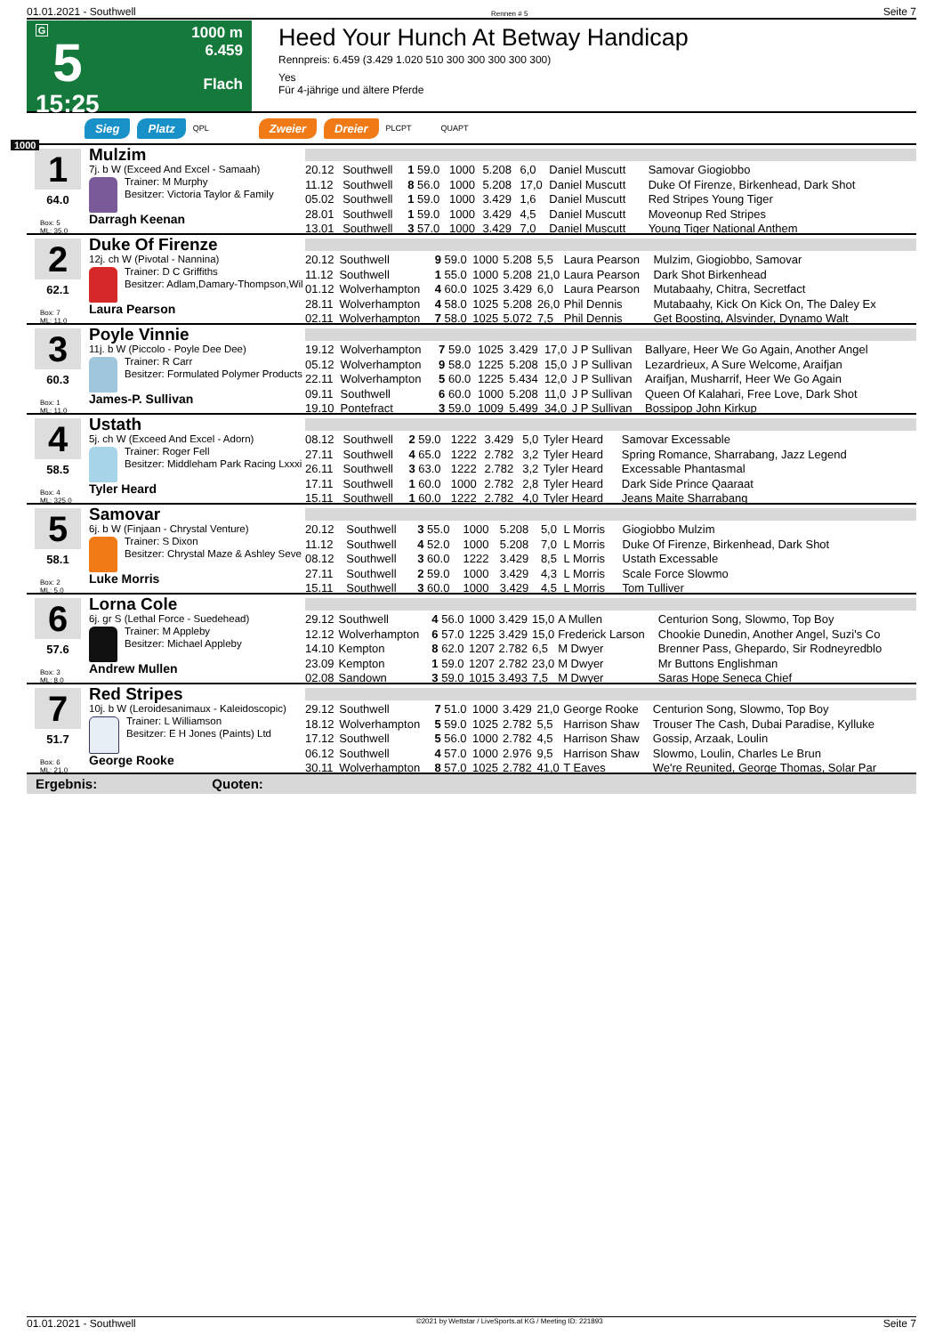01.01.2021 - Southwell Rennen # 5 Seite 7
G
5
15:25
1000 m
6.459
Flach
Heed Your Hunch At Betway Handicap
Rennpreis: 6.459 (3.429 1.020 510 300 300 300 300 300)
Yes
Für 4-jährige und ältere Pferde
Sieg Platz QPL Zweier Dreier PLCPT QUAPT
1000
1
64.0
Box: 5
ML: 35,0
Mulzim
7j. b W (Exceed And Excel - Samaah)
Trainer: M Murphy
Besitzer: Victoria Taylor & Family
Darragh Keenan
| 20.12 | Southwell | 1 59.0 | 1000 | 5.208 | 6,0 | Daniel Muscutt | Samovar Giogiobbo |
| 11.12 | Southwell | 8 56.0 | 1000 | 5.208 | 17,0 | Daniel Muscutt | Duke Of Firenze, Birkenhead, Dark Shot |
| 05.02 | Southwell | 1 59.0 | 1000 | 3.429 | 1,6 | Daniel Muscutt | Red Stripes Young Tiger |
| 28.01 | Southwell | 1 59.0 | 1000 | 3.429 | 4,5 | Daniel Muscutt | Moveonup Red Stripes |
| 13.01 | Southwell | 3 57.0 | 1000 | 3.429 | 7,0 | Daniel Muscutt | Young Tiger National Anthem |
2
62.1
Box: 7
ML: 11,0
Duke Of Firenze
12j. ch W (Pivotal - Nannina)
Trainer: D C Griffiths
Besitzer: Adlam,Damary-Thompson,Wil
Laura Pearson
| 20.12 | Southwell | 9 59.0 | 1000 | 5.208 | 5,5 | Laura Pearson | Mulzim, Giogiobbo, Samovar |
| 11.12 | Southwell | 1 55.0 | 1000 | 5.208 | 21,0 | Laura Pearson | Dark Shot Birkenhead |
| 01.12 | Wolverhampton | 4 60.0 | 1025 | 3.429 | 6,0 | Laura Pearson | Mutabaahy, Chitra, Secretfact |
| 28.11 | Wolverhampton | 4 58.0 | 1025 | 5.208 | 26,0 | Phil Dennis | Mutabaahy, Kick On Kick On, The Daley Ex |
| 02.11 | Wolverhampton | 7 58.0 | 1025 | 5.072 | 7,5 | Phil Dennis | Get Boosting, Alsvinder, Dynamo Walt |
3
60.3
Box: 1
ML: 11,0
Poyle Vinnie
11j. b W (Piccolo - Poyle Dee Dee)
Trainer: R Carr
Besitzer: Formulated Polymer Products
James-P. Sullivan
| 19.12 | Wolverhampton | 7 59.0 | 1025 | 3.429 | 17,0 | J P Sullivan | Ballyare, Heer We Go Again, Another Angel |
| 05.12 | Wolverhampton | 9 58.0 | 1225 | 5.208 | 15,0 | J P Sullivan | Lezardrieux, A Sure Welcome, Araifjan |
| 22.11 | Wolverhampton | 5 60.0 | 1225 | 5.434 | 12,0 | J P Sullivan | Araifjan, Musharrif, Heer We Go Again |
| 09.11 | Southwell | 6 60.0 | 1000 | 5.208 | 11,0 | J P Sullivan | Queen Of Kalahari, Free Love, Dark Shot |
| 19.10 | Pontefract | 3 59.0 | 1009 | 5.499 | 34,0 | J P Sullivan | Bossipop John Kirkup |
4
58.5
Box: 4
ML: 325,0
Ustath
5j. ch W (Exceed And Excel - Adorn)
Trainer: Roger Fell
Besitzer: Middleham Park Racing Lxxxi
Tyler Heard
| 08.12 | Southwell | 2 59.0 | 1222 | 3.429 | 5,0 | Tyler Heard | Samovar Excessable |
| 27.11 | Southwell | 4 65.0 | 1222 | 2.782 | 3,2 | Tyler Heard | Spring Romance, Sharrabang, Jazz Legend |
| 26.11 | Southwell | 3 63.0 | 1222 | 2.782 | 3,2 | Tyler Heard | Excessable Phantasmal |
| 17.11 | Southwell | 1 60.0 | 1000 | 2.782 | 2,8 | Tyler Heard | Dark Side Prince Qaaraat |
| 15.11 | Southwell | 1 60.0 | 1222 | 2.782 | 4,0 | Tyler Heard | Jeans Maite Sharrabang |
5
58.1
Box: 2
ML: 5,0
Samovar
6j. b W (Finjaan - Chrystal Venture)
Trainer: S Dixon
Besitzer: Chrystal Maze & Ashley Seve
Luke Morris
| 20.12 | Southwell | 3 55.0 | 1000 | 5.208 | 5,0 | L Morris | Giogiobbo Mulzim |
| 11.12 | Southwell | 4 52.0 | 1000 | 5.208 | 7,0 | L Morris | Duke Of Firenze, Birkenhead, Dark Shot |
| 08.12 | Southwell | 3 60.0 | 1222 | 3.429 | 8,5 | L Morris | Ustath Excessable |
| 27.11 | Southwell | 2 59.0 | 1000 | 3.429 | 4,3 | L Morris | Scale Force Slowmo |
| 15.11 | Southwell | 3 60.0 | 1000 | 3.429 | 4,5 | L Morris | Tom Tulliver |
6
57.6
Box: 3
ML: 8,0
Lorna Cole
6j. gr S (Lethal Force - Suedehead)
Trainer: M Appleby
Besitzer: Michael Appleby
Andrew Mullen
| 29.12 | Southwell | 4 56.0 | 1000 | 3.429 | 15,0 | A Mullen | Centurion Song, Slowmo, Top Boy |
| 12.12 | Wolverhampton | 6 57.0 | 1225 | 3.429 | 15,0 | Frederick Larson | Chookie Dunedin, Another Angel, Suzi's Co |
| 14.10 | Kempton | 8 62.0 | 1207 | 2.782 | 6,5 | M Dwyer | Brenner Pass, Ghepardo, Sir Rodneyredblo |
| 23.09 | Kempton | 1 59.0 | 1207 | 2.782 | 23,0 | M Dwyer | Mr Buttons Englishman |
| 02.08 | Sandown | 3 59.0 | 1015 | 3.493 | 7,5 | M Dwyer | Saras Hope Seneca Chief |
7
51.7
Box: 6
ML: 21,0
Red Stripes
10j. b W (Leroidesanimaux - Kaleidoscopic)
Trainer: L Williamson
Besitzer: E H Jones (Paints) Ltd
George Rooke
| 29.12 | Southwell | 7 51.0 | 1000 | 3.429 | 21,0 | George Rooke | Centurion Song, Slowmo, Top Boy |
| 18.12 | Wolverhampton | 5 59.0 | 1025 | 2.782 | 5,5 | Harrison Shaw | Trouser The Cash, Dubai Paradise, Kylluke |
| 17.12 | Southwell | 5 56.0 | 1000 | 2.782 | 4,5 | Harrison Shaw | Gossip, Arzaak, Loulin |
| 06.12 | Southwell | 4 57.0 | 1000 | 2.976 | 9,5 | Harrison Shaw | Slowmo, Loulin, Charles Le Brun |
| 30.11 | Wolverhampton | 8 57.0 | 1025 | 2.782 | 41,0 | T Eaves | We're Reunited, George Thomas, Solar Par |
Ergebnis: Quoten:
01.01.2021 - Southwell ©2021 by Wettstar / LiveSports.at KG / Meeting ID: 221893 Seite 7